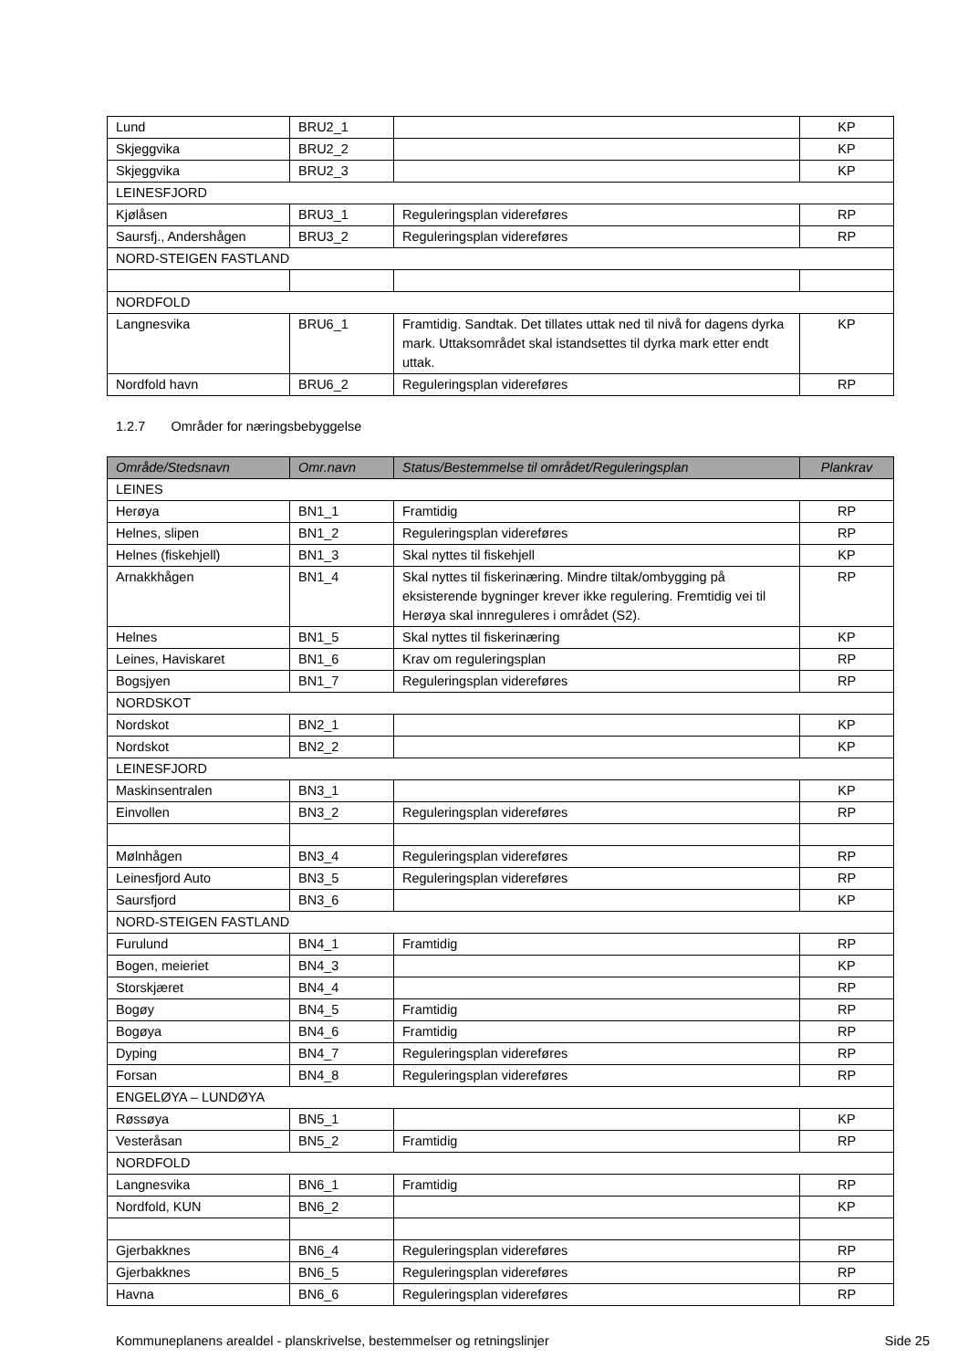| Lund | BRU2_1 | | KP |
| Skjeggvika | BRU2_2 | | KP |
| Skjeggvika | BRU2_3 | | KP |
| LEINESFJORD | | | |
| Kjølåsen | BRU3_1 | Reguleringsplan videreføres | RP |
| Saursfj., Andershågen | BRU3_2 | Reguleringsplan videreføres | RP |
| NORD-STEIGEN FASTLAND | | | |
| NORDFOLD | | | |
| Langnesvika | BRU6_1 | Framtidig. Sandtak. Det tillates uttak ned til nivå for dagens dyrka mark. Uttaksområdet skal istandsettes til dyrka mark etter endt uttak. | KP |
| Nordfold havn | BRU6_2 | Reguleringsplan videreføres | RP |
1.2.7 Områder for næringsbebyggelse
| Område/Stedsnavn | Omr.navn | Status/Bestemmelse til området/Reguleringsplan | Plankrav |
| --- | --- | --- | --- |
| LEINES | | | |
| Herøya | BN1_1 | Framtidig | RP |
| Helnes, slipen | BN1_2 | Reguleringsplan videreføres | RP |
| Helnes (fiskehjell) | BN1_3 | Skal nyttes til fiskehjell | KP |
| Arnakkhågen | BN1_4 | Skal nyttes til fiskerinæring. Mindre tiltak/ombygging på eksisterende bygninger krever ikke regulering. Fremtidig vei til Herøya skal innreguleres i området (S2). | RP |
| Helnes | BN1_5 | Skal nyttes til fiskerinæring | KP |
| Leines, Haviskaret | BN1_6 | Krav om reguleringsplan | RP |
| Bogsjyen | BN1_7 | Reguleringsplan videreføres | RP |
| NORDSKOT | | | |
| Nordskot | BN2_1 | | KP |
| Nordskot | BN2_2 | | KP |
| LEINESFJORD | | | |
| Maskinsentralen | BN3_1 | | KP |
| Einvollen | BN3_2 | Reguleringsplan videreføres | RP |
| Mølnhågen | BN3_4 | Reguleringsplan videreføres | RP |
| Leinesfjord Auto | BN3_5 | Reguleringsplan videreføres | RP |
| Saursfjord | BN3_6 | | KP |
| NORD-STEIGEN FASTLAND | | | |
| Furulund | BN4_1 | Framtidig | RP |
| Bogen, meieriet | BN4_3 | | KP |
| Storskjæret | BN4_4 | | RP |
| Bogøy | BN4_5 | Framtidig | RP |
| Bogøya | BN4_6 | Framtidig | RP |
| Dyping | BN4_7 | Reguleringsplan videreføres | RP |
| Forsan | BN4_8 | Reguleringsplan videreføres | RP |
| ENGELØYA – LUNDØYA | | | |
| Røssøya | BN5_1 | | KP |
| Vesteråsan | BN5_2 | Framtidig | RP |
| NORDFOLD | | | |
| Langnesvika | BN6_1 | Framtidig | RP |
| Nordfold, KUN | BN6_2 | | KP |
| Gjerbakknes | BN6_4 | Reguleringsplan videreføres | RP |
| Gjerbakknes | BN6_5 | Reguleringsplan videreføres | RP |
| Havna | BN6_6 | Reguleringsplan videreføres | RP |
Kommuneplanens arealdel - planskrivelse, bestemmelser og retningslinjer Side 25